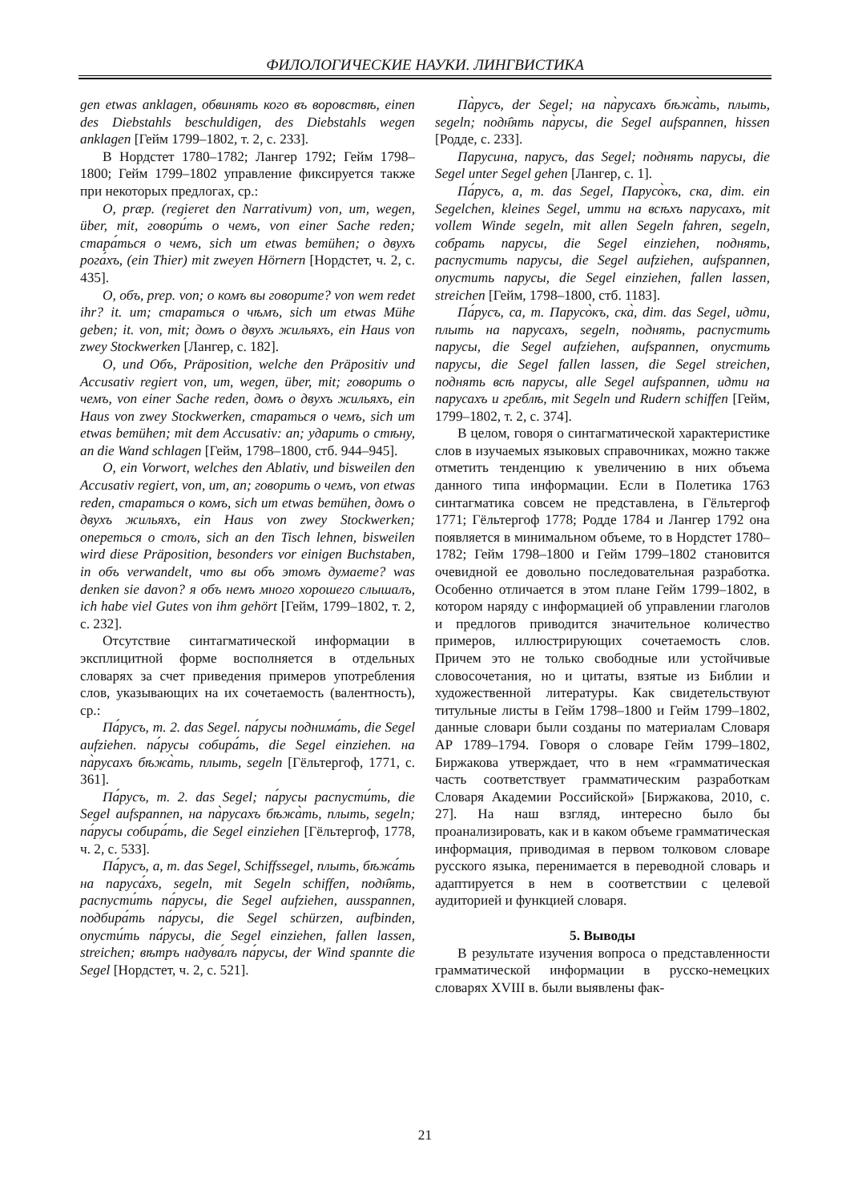ФИЛОЛОГИЧЕСКИЕ НАУКИ. ЛИНГВИСТИКА
gen etwas anklagen, обвинять кого въ воровствѣ, einen des Diebstahls beschuldigen, des Diebstahls wegen anklagen [Гейм 1799–1802, т. 2, с. 233].
В Нордстет 1780–1782; Лангер 1792; Гейм 1798–1800; Гейм 1799–1802 управление фиксируется также при некоторых предлогах, ср.:
О, præp. (regieret den Narrativum) von, um, wegen, über, mit, говори́ть о чемъ, von einer Sache reden; стара́ться о чемъ, sich um etwas bemühen; о двухъ рога́хъ, (ein Thier) mit zweyen Hörnern [Нордстет, ч. 2, с. 435].
О, объ, prep. von; о комъ вы говорите? von wem redet ihr? it. um; стараться о чѣмъ, sich um etwas Mühe geben; it. von, mit; домъ о двухъ жильяхъ, ein Haus von zwey Stockwerken [Лангер, с. 182].
О, und Объ, Präposition, welche den Präpositiv und Accusativ regiert von, um, wegen, über, mit; говорить о чемъ, von einer Sache reden, домъ о двухъ жильяхъ, ein Haus von zwey Stockwerken, стараться о чемъ, sich um etwas bemühen; mit dem Accusativ: an; ударить о стѣну, an die Wand schlagen [Гейм, 1798–1800, стб. 944–945].
О, ein Vorwort, welches den Ablativ, und bisweilen den Accusativ regiert, von, um, an; говорить о чемъ, von etwas reden, стараться о комъ, sich um etwas bemühen, домъ о двухъ жильяхъ, ein Haus von zwey Stockwerken; опереться о столъ, sich an den Tisch lehnen, bisweilen wird diese Präposition, besonders vor einigen Buchstaben, in объ verwandelt, что вы объ этомъ думаете? was denken sie davon? я объ немъ много хорошего слышалъ, ich habe viel Gutes von ihm gehört [Гейм, 1799–1802, т. 2, с. 232].
Отсутствие синтагматической информации в эксплицитной форме восполняется в отдельных словарях за счет приведения примеров употребления слов, указывающих на их сочетаемость (валентность), ср.:
Па́русъ, m. 2. das Segel. па́русы поднима́ть, die Segel aufziehen. па́русы собира́ть, die Segel einziehen. на па̀русахъ бѣжа̀ть, плыть, segeln [Гёльтергоф, 1771, с. 361].
Па́русъ, m. 2. das Segel; па́русы распусти́ть, die Segel aufspannen, на па̀русахъ бѣжа̀ть, плыть, segeln; па́русы собира́ть, die Segel einziehen [Гёльтергоф, 1778, ч. 2, с. 533].
Па́русъ, а, m. das Segel, Schiffssegel, плыть, бѣжа́ть на паруса́хъ, segeln, mit Segeln schiffen, подн҄ять, распусти́ть па́русы, die Segel aufziehen, ausspannen, подбира́ть па́русы, die Segel schürzen, aufbinden, опусти́ть па́русы, die Segel einziehen, fallen lassen, streichen; вѣтръ надува́лъ па́русы, der Wind spannte die Segel [Нордстет, ч. 2, с. 521].
Па̀русъ, der Segel; на па̀русахъ бѣжа̀ть, плыть, segeln; подн҄ять па̀русы, die Segel aufspannen, hissen [Родде, с. 233].
Парусина, парусъ, das Segel; поднять парусы, die Segel unter Segel gehen [Лангер, с. 1].
Па́русъ, а, m. das Segel, Парусо̀къ, ска, dim. ein Segelchen, kleines Segel, итти на всѣхъ парусахъ, mit vollem Winde segeln, mit allen Segeln fahren, segeln, собрать парусы, die Segel einziehen, поднять, распустить парусы, die Segel aufziehen, aufspannen, опустить парусы, die Segel einziehen, fallen lassen, streichen [Гейм, 1798–1800, стб. 1183].
Па́русъ, са, m. Парусо̀къ, ска̀, dim. das Segel, идти, плыть на парусахъ, segeln, поднять, распустить парусы, die Segel aufziehen, aufspannen, опустить парусы, die Segel fallen lassen, die Segel streichen, поднять всѣ парусы, alle Segel aufspannen, идти на парусахъ и греблѣ, mit Segeln und Rudern schiffen [Гейм, 1799–1802, т. 2, с. 374].
В целом, говоря о синтагматической характеристике слов в изучаемых языковых справочниках, можно также отметить тенденцию к увеличению в них объема данного типа информации. Если в Полетика 1763 синтагматика совсем не представлена, в Гёльтергоф 1771; Гёльтергоф 1778; Родде 1784 и Лангер 1792 она появляется в минимальном объеме, то в Нордстет 1780–1782; Гейм 1798–1800 и Гейм 1799–1802 становится очевидной ее довольно последовательная разработка. Особенно отличается в этом плане Гейм 1799–1802, в котором наряду с информацией об управлении глаголов и предлогов приводится значительное количество примеров, иллюстрирующих сочетаемость слов. Причем это не только свободные или устойчивые словосочетания, но и цитаты, взятые из Библии и художественной литературы. Как свидетельствуют титульные листы в Гейм 1798–1800 и Гейм 1799–1802, данные словари были созданы по материалам Словаря АР 1789–1794. Говоря о словаре Гейм 1799–1802, Биржакова утверждает, что в нем «грамматическая часть соответствует грамматическим разработкам Словаря Академии Российской» [Биржакова, 2010, с. 27]. На наш взгляд, интересно было бы проанализировать, как и в каком объеме грамматическая информация, приводимая в первом толковом словаре русского языка, перенимается в переводной словарь и адаптируется в нем в соответствии с целевой аудиторией и функцией словаря.
5. Выводы
В результате изучения вопроса о представленности грамматической информации в русско-немецких словарях XVIII в. были выявлены фак-
21